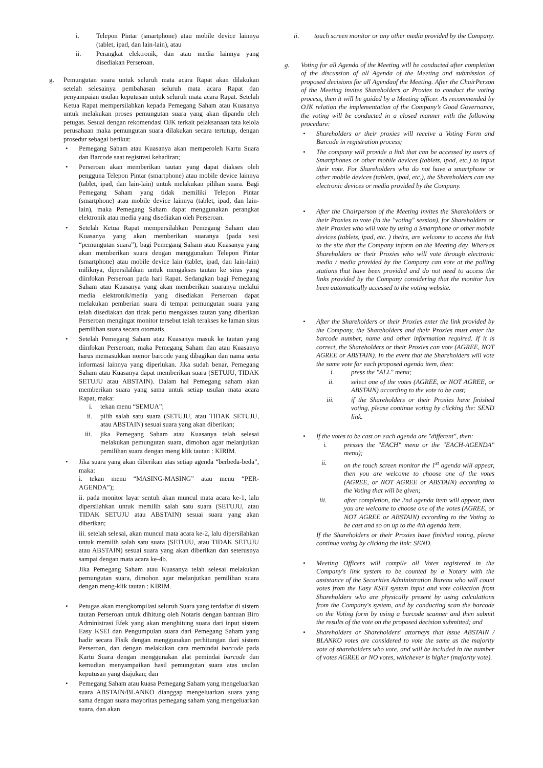i. Telepon Pintar (smartphone) atau mobile device lainnya (tablet, ipad, dan lain-lain), atau
ii. Perangkat elektronik, dan atau media lainnya yang disediakan Perseroan.
g. Pemungutan suara untuk seluruh mata acara Rapat akan dilakukan setelah selesainya pembahasan seluruh mata acara Rapat dan penyampaian usulan keputusan untuk seluruh mata acara Rapat. Setelah Ketua Rapat mempersilahkan kepada Pemegang Saham atau Kuasanya untuk melakukan proses pemungutan suara yang akan dipandu oleh petugas. Sesuai dengan rekomendasi OJK terkait pelaksanaan tata kelola perusahaan maka pemungutan suara dilakukan secara tertutup, dengan prosedur sebagai berikut:
• Pemegang Saham atau Kuasanya akan memperoleh Kartu Suara dan Barcode saat registrasi kehadiran;
• Perseroan akan memberikan tautan yang dapat diakses oleh pengguna Telepon Pintar (smartphone) atau mobile device lainnya (tablet, ipad, dan lain-lain) untuk melakukan pilihan suara. Bagi Pemegang Saham yang tidak memiliki Telepon Pintar (smartphone) atau mobile device lainnya (tablet, ipad, dan lain-lain), maka Pemegang Saham dapat menggunakan perangkat elektronik atau media yang disediakan oleh Perseroan.
• Setelah Ketua Rapat mempersilahkan Pemegang Saham atau Kuasanya yang akan memberikan suaranya (pada sesi “pemungutan suara”), bagi Pemegang Saham atau Kuasanya yang akan memberikan suara dengan menggunakan Telepon Pintar (smartphone) atau mobile device lain (tablet, ipad, dan lain-lain) miliknya, dipersilahkan untuk mengakses tautan ke situs yang diinfokan Perseroan pada hari Rapat. Sedangkan bagi Pemegang Saham atau Kuasanya yang akan memberikan suaranya melalui media elektronik/media yang disediakan Perseroan dapat melakukan pemberian suara di tempat pemungutan suara yang telah disediakan dan tidak perlu mengakses tautan yang diberikan Perseroan mengingat monitor tersebut telah terakses ke laman situs pemilihan suara secara otomatis.
• Setelah Pemegang Saham atau Kuasanya masuk ke tautan yang diinfokan Perseroan, maka Pemegang Saham dan atau Kuasanya harus memasukkan nomor barcode yang dibagikan dan nama serta informasi lainnya yang diperlukan. Jika sudah benar, Pemegang Saham atau Kuasanya dapat memberikan suara (SETUJU, TIDAK SETUJU atau ABSTAIN). Dalam hal Pemegang saham akan memberikan suara yang sama untuk setiap usulan mata acara Rapat, maka:
i. tekan menu “SEMUA”;
ii. pilih salah satu suara (SETUJU, atau TIDAK SETUJU, atau ABSTAIN) sesuai suara yang akan diberikan;
iii. jika Pemegang Saham atau Kuasanya telah selesai melakukan pemungutan suara, dimohon agar melanjutkan pemilihan suara dengan meng klik tautan : KIRIM.
• Jika suara yang akan diberikan atas setiap agenda “berbeda-beda”, maka:
i. tekan menu “MASING-MASING” atau menu “PER-AGENDA”);
ii. pada monitor layar sentuh akan muncul mata acara ke-1, lalu dipersilahkan untuk memilih salah satu suara (SETUJU, atau TIDAK SETUJU atau ABSTAIN) sesuai suara yang akan diberikan;
iii. setelah selesai, akan muncul mata acara ke-2, lalu dipersilahkan untuk memilih salah satu suara (SETUJU, atau TIDAK SETUJU atau ABSTAIN) sesuai suara yang akan diberikan dan seterusnya sampai dengan mata acara ke-4b.
Jika Pemegang Saham atau Kuasanya telah selesai melakukan pemungutan suara, dimohon agar melanjutkan pemilihan suara dengan meng-klik tautan : KIRIM.
• Petugas akan mengkompilasi seluruh Suara yang terdaftar di sistem tautan Perseroan untuk dihitung oleh Notaris dengan bantuan Biro Administrasi Efek yang akan menghitung suara dari input sistem Easy KSEI dan Pengumpulan suara dari Pemegang Saham yang hadir secara Fisik dengan menggunakan perhitungan dari sistem Perseroan, dan dengan melakukan cara memindai barcode pada Kartu Suara dengan menggunakan alat pemindai barcode dan kemudian menyampaikan hasil pemungutan suara atas usulan keputusan yang diajukan; dan
• Pemegang Saham atau kuasa Pemegang Saham yang mengeluarkan suara ABSTAIN/BLANKO dianggap mengeluarkan suara yang sama dengan suara mayoritas pemegang saham yang mengeluarkan suara, dan akan
ii. touch screen monitor or any other media provided by the Company.
g. Voting for all Agenda of the Meeting will be conducted after completion of the discussion of all Agenda of the Meeting and submission of proposed decisions for all Agendaof the Meeting. After the ChairPerson of the Meeting invites Shareholders or Proxies to conduct the voting process, then it will be guided by a Meeting officer. As recommended by OJK relation the implementation of the Company’s Good Governance, the voting will be conducted in a closed manner with the following procedure:
• Shareholders or their proxies will receive a Voting Form and Barcode in registration process;
• The company will provide a link that can be accessed by users of Smartphones or other mobile devices (tablets, ipad, etc.) to input their vote. For Shareholders who do not have a smartphone or other mobile devices (tablets, ipad, etc.), the Shareholders can use electronic devices or media provided by the Company.
• After the Chairperson of the Meeting invites the Shareholders or their Proxies to vote (in the "voting" session), for Shareholders or their Proxies who will vote by using a Smartphone or other mobile devices (tablets, ipad, etc. ) theirs, are welcome to access the link to the site that the Company inform on the Meeting day. Whereas Shareholders or their Proxies who will vote through electronic media / media provided by the Company can vote at the polling stations that have been provided and do not need to access the links provided by the Company considering that the monitor has been automatically accessed to the voting website.
• After the Shareholders or their Proxies enter the link provided by the Company, the Shareholders and their Proxies must enter the barcode number, name and other information required. If it is correct, the Shareholders or their Proxies can vote (AGREE, NOT AGREE or ABSTAIN). In the event that the Shareholders will vote the same vote for each proposed agenda item, then:
i. press the "ALL" menu;
ii. select one of the votes (AGREE, or NOT AGREE, or ABSTAIN) according to the vote to be cast;
iii. if the Shareholders or their Proxies have finished voting, please continue voting by clicking the: SEND link.
• If the votes to be cast on each agenda are "different", then:
i. presses the "EACH" menu or the "EACH-AGENDA" menu);
ii. on the touch screen monitor the 1<sup>st</sup> agenda will appear, then you are welcome to choose one of the votes (AGREE, or NOT AGREE or ABSTAIN) according to the Voting that will be given;
iii. after completion, the 2nd agenda item will appear, then you are welcome to choose one of the votes (AGREE, or NOT AGREE or ABSTAIN) according to the Voting to be cast and so on up to the 4th agenda item.
If the Shareholders or their Proxies have finished voting, please continue voting by clicking the link: SEND.
• Meeting Officers will compile all Votes registered in the Company's link system to be counted by a Notary with the assistance of the Securities Administration Bureau who will count votes from the Easy KSEI system input and vote collection from Shareholders who are physically present by using calculations from the Company's system, and by conducting scan the barcode on the Voting form by using a barcode scanner and then submit the results of the vote on the proposed decision submitted; and
• Shareholders or Shareholders' attorneys that issue ABSTAIN / BLANKO votes are considered to vote the same as the majority vote of shareholders who vote, and will be included in the number of votes AGREE or NO votes, whichever is higher (majority vote).